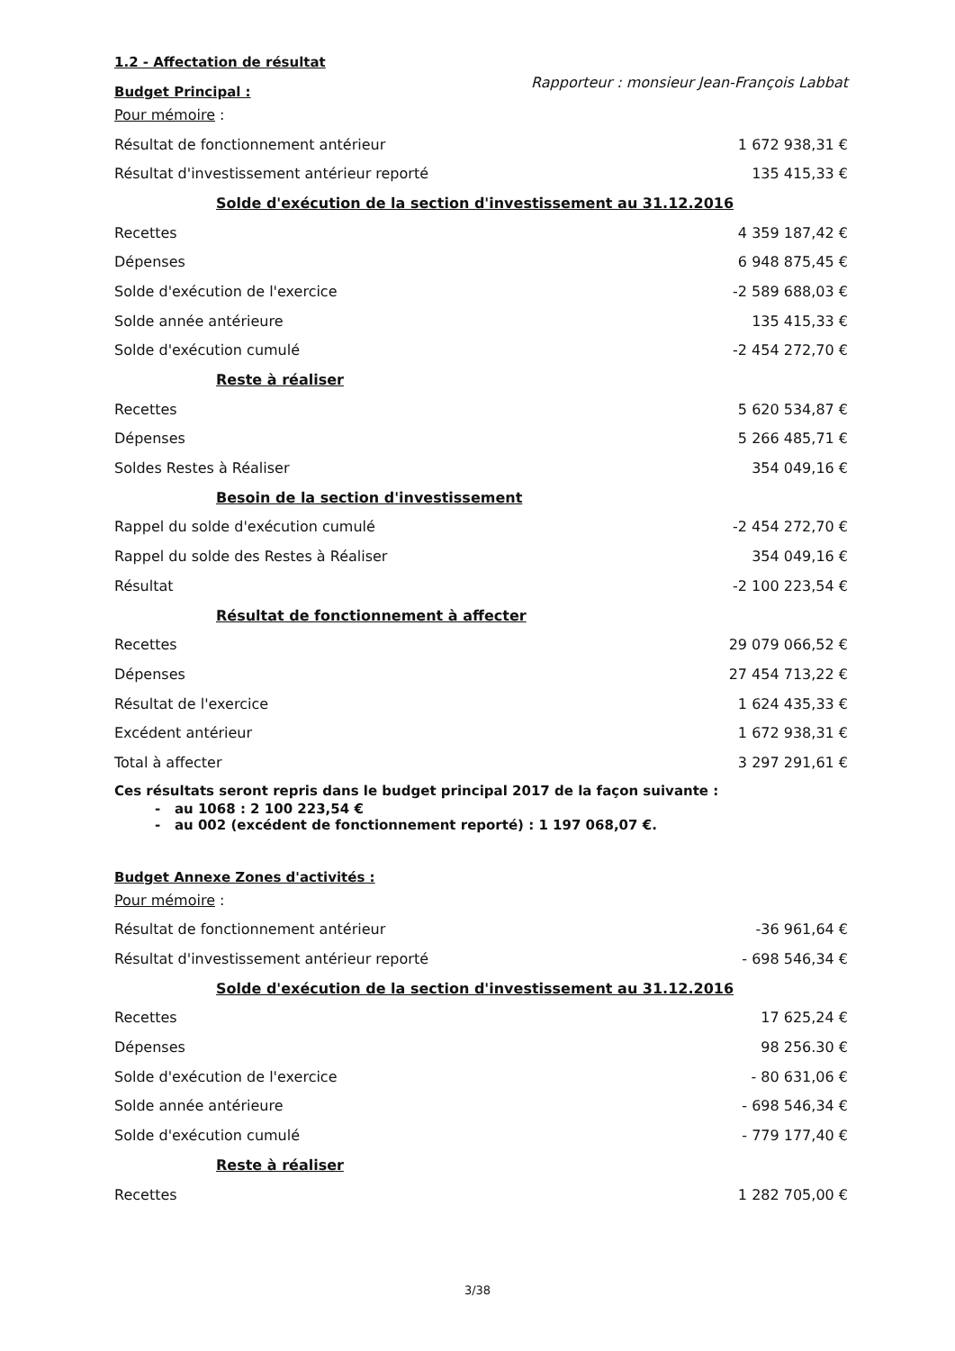1.2 - Affectation de résultat
Rapporteur : monsieur Jean-François Labbat
Budget Principal :
| Pour mémoire : | |
| Résultat de fonctionnement antérieur | 1 672 938,31 € |
| Résultat d'investissement antérieur reporté | 135 415,33 € |
| Solde d'exécution de la section d'investissement au 31.12.2016 | |
| Recettes | 4 359 187,42 € |
| Dépenses | 6 948 875,45 € |
| Solde d'exécution de l'exercice | -2 589 688,03 € |
| Solde année antérieure | 135 415,33 € |
| Solde d'exécution cumulé | -2 454 272,70 € |
| Reste à réaliser | |
| Recettes | 5 620 534,87 € |
| Dépenses | 5 266 485,71 € |
| Soldes Restes à Réaliser | 354 049,16 € |
| Besoin de la section d'investissement | |
| Rappel du solde d'exécution cumulé | -2 454 272,70 € |
| Rappel du solde des Restes à Réaliser | 354 049,16 € |
| Résultat | -2 100 223,54 € |
| Résultat de fonctionnement à affecter | |
| Recettes | 29 079 066,52 € |
| Dépenses | 27 454 713,22 € |
| Résultat de l'exercice | 1 624 435,33 € |
| Excédent antérieur | 1 672 938,31 € |
| Total à affecter | 3 297 291,61 € |
Ces résultats seront repris dans le budget principal 2017 de la façon suivante :
- au 1068 : 2 100 223,54 €
- au 002 (excédent de fonctionnement reporté) : 1 197 068,07 €.
Budget Annexe Zones d'activités :
| Pour mémoire : | |
| Résultat de fonctionnement antérieur | -36 961,64 € |
| Résultat d'investissement antérieur reporté | - 698 546,34 € |
| Solde d'exécution de la section d'investissement au 31.12.2016 | |
| Recettes | 17 625,24 € |
| Dépenses | 98 256.30 € |
| Solde d'exécution de l'exercice | - 80 631,06 € |
| Solde année antérieure | - 698 546,34 € |
| Solde d'exécution cumulé | - 779 177,40 € |
| Reste à réaliser | |
| Recettes | 1 282 705,00 € |
3/38